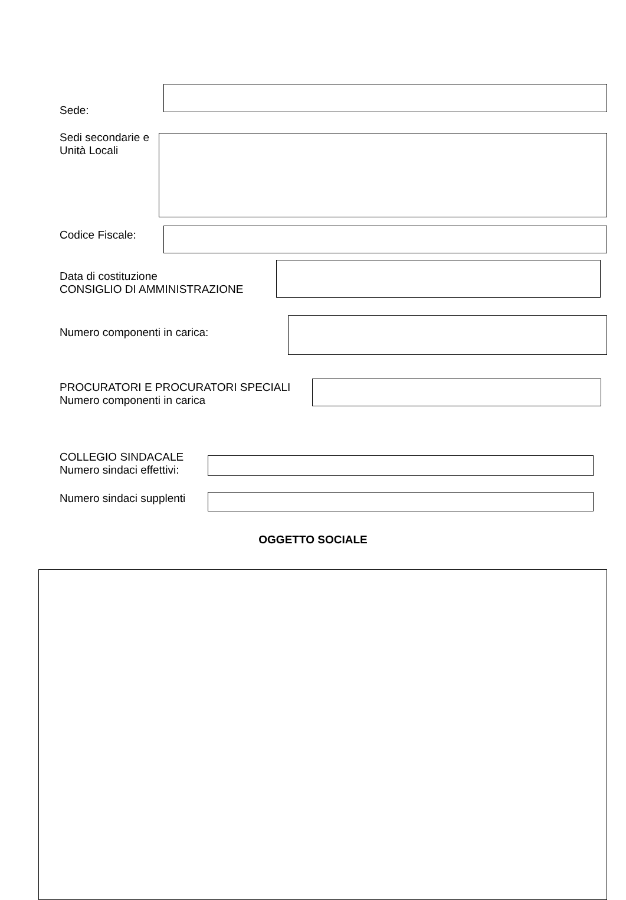Sede:
Sedi secondarie e
Unità Locali
Codice Fiscale:
Data di costituzione
CONSIGLIO DI AMMINISTRAZIONE
Numero componenti in carica:
PROCURATORI E PROCURATORI SPECIALI
Numero componenti in carica
COLLEGIO SINDACALE
Numero sindaci effettivi:
Numero sindaci supplenti
OGGETTO SOCIALE